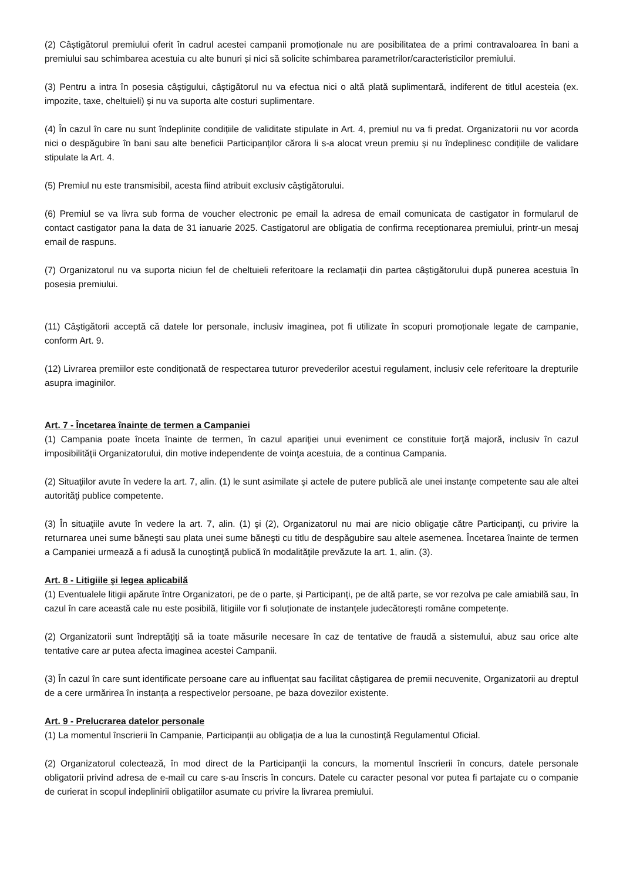(2) Câștigătorul premiului oferit în cadrul acestei campanii promoționale nu are posibilitatea de a primi contravaloarea în bani a premiului sau schimbarea acestuia cu alte bunuri și nici să solicite schimbarea parametrilor/caracteristicilor premiului.
(3) Pentru a intra în posesia câștigului, câștigătorul nu va efectua nici o altă plată suplimentară, indiferent de titlul acesteia (ex. impozite, taxe, cheltuieli) și nu va suporta alte costuri suplimentare.
(4) În cazul în care nu sunt îndeplinite condițiile de validitate stipulate in Art. 4, premiul nu va fi predat. Organizatorii nu vor acorda nici o despăgubire în bani sau alte beneficii Participanților cărora li s-a alocat vreun premiu și nu îndeplinesc condițiile de validare stipulate la Art. 4.
(5) Premiul nu este transmisibil, acesta fiind atribuit exclusiv câștigătorului.
(6) Premiul se va livra sub forma de voucher electronic pe email la adresa de email comunicata de castigator in formularul de contact castigator pana la data de 31 ianuarie 2025. Castigatorul are obligatia de confirma receptionarea premiului, printr-un mesaj email de raspuns.
(7) Organizatorul nu va suporta niciun fel de cheltuieli referitoare la reclamații din partea câștigătorului după punerea acestuia în posesia premiului.
(11) Câștigătorii acceptă că datele lor personale, inclusiv imaginea, pot fi utilizate în scopuri promoționale legate de campanie, conform Art. 9.
(12) Livrarea premiilor este condiționată de respectarea tuturor prevederilor acestui regulament, inclusiv cele referitoare la drepturile asupra imaginilor.
Art. 7 - Încetarea înainte de termen a Campaniei
(1) Campania poate înceta înainte de termen, în cazul apariţiei unui eveniment ce constituie forţă majoră, inclusiv în cazul imposibilităţii Organizatorului, din motive independente de voinţa acestuia, de a continua Campania.
(2) Situaţiilor avute în vedere la art. 7, alin. (1) le sunt asimilate şi actele de putere publică ale unei instanţe competente sau ale altei autorităţi publice competente.
(3) În situaţiile avute în vedere la art. 7, alin. (1) şi (2), Organizatorul nu mai are nicio obligaţie către Participanţi, cu privire la returnarea unei sume băneşti sau plata unei sume băneşti cu titlu de despăgubire sau altele asemenea. Încetarea înainte de termen a Campaniei urmează a fi adusă la cunoştinţă publică în modalităţile prevăzute la art. 1, alin. (3).
Art. 8 - Litigiile şi legea aplicabilă
(1) Eventualele litigii apărute între Organizatori, pe de o parte, și Participanți, pe de altă parte, se vor rezolva pe cale amiabilă sau, în cazul în care această cale nu este posibilă, litigiile vor fi soluționate de instanțele judecătorești române competențe.
(2) Organizatorii sunt îndreptățiți să ia toate măsurile necesare în caz de tentative de fraudă a sistemului, abuz sau orice alte tentative care ar putea afecta imaginea acestei Campanii.
(3) În cazul în care sunt identificate persoane care au influențat sau facilitat câștigarea de premii necuvenite, Organizatorii au dreptul de a cere urmărirea în instanța a respectivelor persoane, pe baza dovezilor existente.
Art. 9 - Prelucrarea datelor personale
(1) La momentul înscrierii în Campanie, Participanții au obligația de a lua la cunostință Regulamentul Oficial.
(2) Organizatorul colectează, în mod direct de la Participanții la concurs, la momentul înscrierii în concurs, datele personale obligatorii privind adresa de e-mail cu care s-au înscris în concurs. Datele cu caracter pesonal vor putea fi partajate cu o companie de curierat in scopul indeplinirii obligatiilor asumate cu privire la livrarea premiului.